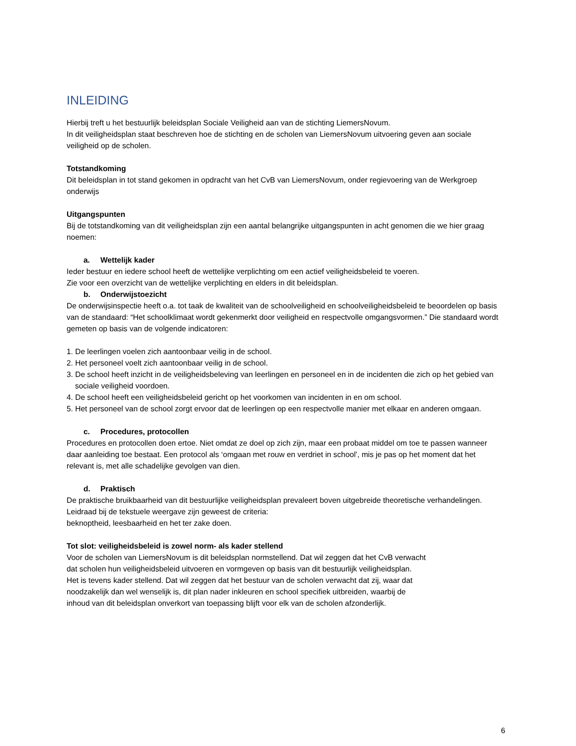INLEIDING
Hierbij treft u het bestuurlijk beleidsplan Sociale Veiligheid aan van de stichting LiemersNovum.
In dit veiligheidsplan staat beschreven hoe de stichting en de scholen van LiemersNovum uitvoering geven aan sociale veiligheid op de scholen.
Totstandkoming
Dit beleidsplan in tot stand gekomen in opdracht van het CvB van LiemersNovum, onder regievoering van de Werkgroep onderwijs
Uitgangspunten
Bij de totstandkoming van dit veiligheidsplan zijn een aantal belangrijke uitgangspunten in acht genomen die we hier graag noemen:
a. Wettelijk kader
Ieder bestuur en iedere school heeft de wettelijke verplichting om een actief veiligheidsbeleid te voeren.
Zie voor een overzicht van de wettelijke verplichting en elders in dit beleidsplan.
b. Onderwijstoezicht
De onderwijsinspectie heeft o.a. tot taak de kwaliteit van de schoolveiligheid en schoolveiligheidsbeleid te beoordelen op basis van de standaard: “Het schoolklimaat wordt gekenmerkt door veiligheid en respectvolle omgangsvormen.” Die standaard wordt gemeten op basis van de volgende indicatoren:
1. De leerlingen voelen zich aantoonbaar veilig in de school.
2. Het personeel voelt zich aantoonbaar veilig in de school.
3. De school heeft inzicht in de veiligheidsbeleving van leerlingen en personeel en in de incidenten die zich op het gebied van sociale veiligheid voordoen.
4. De school heeft een veiligheidsbeleid gericht op het voorkomen van incidenten in en om school.
5. Het personeel van de school zorgt ervoor dat de leerlingen op een respectvolle manier met elkaar en anderen omgaan.
c. Procedures, protocollen
Procedures en protocollen doen ertoe. Niet omdat ze doel op zich zijn, maar een probaat middel om toe te passen wanneer daar aanleiding toe bestaat. Een protocol als ‘omgaan met rouw en verdriet in school’, mis je pas op het moment dat het relevant is, met alle schadelijke gevolgen van dien.
d. Praktisch
De praktische bruikbaarheid van dit bestuurlijke veiligheidsplan prevaleert boven uitgebreide theoretische verhandelingen. Leidraad bij de tekstuele weergave zijn geweest de criteria:
beknoptheid, leesbaarheid en het ter zake doen.
Tot slot: veiligheidsbeleid is zowel norm- als kader stellend
Voor de scholen van LiemersNovum is dit beleidsplan normstellend. Dat wil zeggen dat het CvB verwacht
dat scholen hun veiligheidsbeleid uitvoeren en vormgeven op basis van dit bestuurlijk veiligheidsplan.
Het is tevens kader stellend. Dat wil zeggen dat het bestuur van de scholen verwacht dat zij, waar dat
noodzakelijk dan wel wenselijk is, dit plan nader inkleuren en school specifiek uitbreiden, waarbij de
inhoud van dit beleidsplan onverkort van toepassing blijft voor elk van de scholen afzonderlijk.
6